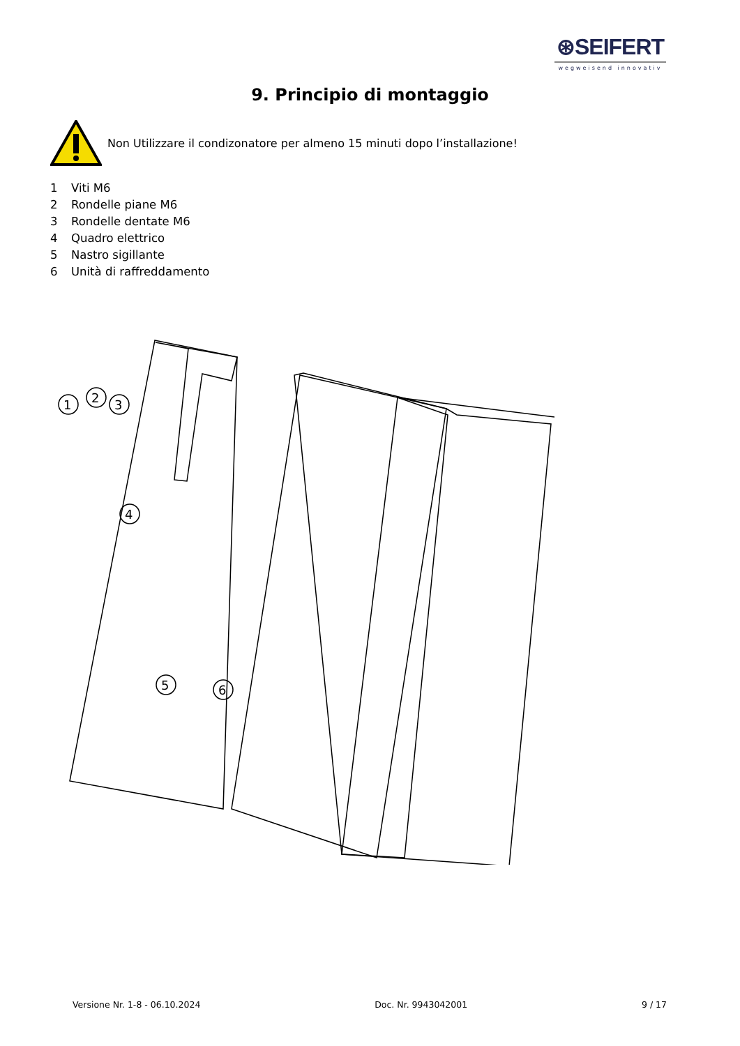⊛SEIFERT
wegweisend innovativ
9. Principio di montaggio
Non Utilizzare il condizonatore per almeno 15 minuti dopo l’installazione!
1 Viti M6
2 Rondelle piane M6
3 Rondelle dentate M6
4 Quadro elettrico
5 Nastro sigillante
6 Unità di raffreddamento
1
2
3
4
5
6
Versione Nr. 1-8 - 06.10.2024 Doc. Nr. 9943042001 9 / 17